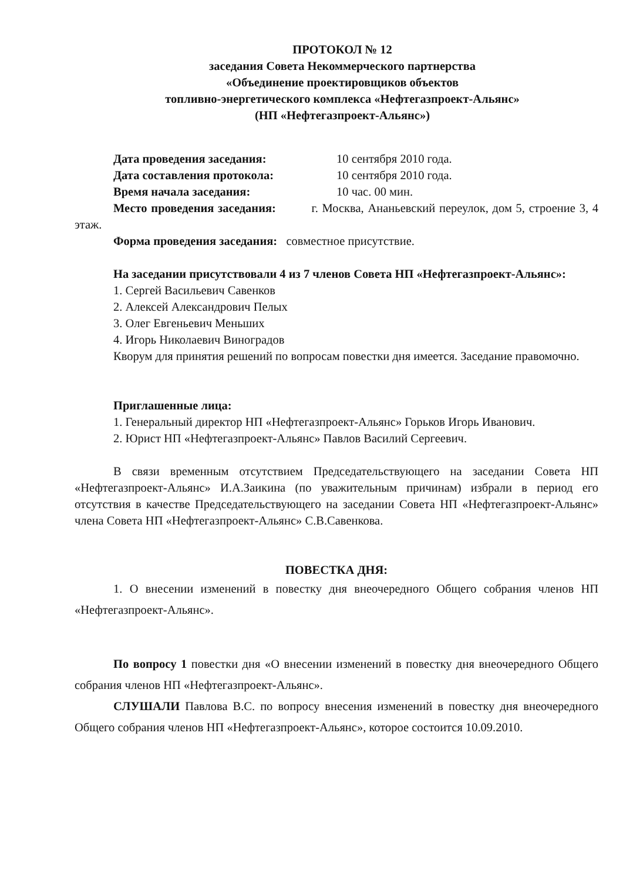ПРОТОКОЛ № 12
заседания Совета Некоммерческого партнерства
«Объединение проектировщиков объектов
топливно-энергетического комплекса «Нефтегазпроект-Альянс»
(НП «Нефтегазпроект-Альянс»)
Дата проведения заседания: 10 сентября 2010 года.
Дата составления протокола: 10 сентября 2010 года.
Время начала заседания: 10 час. 00 мин.
Место проведения заседания: г. Москва, Ананьевский переулок, дом 5, строение 3, 4 этаж.
Форма проведения заседания: совместное присутствие.
На заседании присутствовали 4 из 7 членов Совета НП «Нефтегазпроект-Альянс»:
1. Сергей Васильевич Савенков
2. Алексей Александрович Пелых
3. Олег Евгеньевич Меньших
4. Игорь Николаевич Виноградов
Кворум для принятия решений по вопросам повестки дня имеется. Заседание правомочно.
Приглашенные лица:
1. Генеральный директор НП «Нефтегазпроект-Альянс» Горьков Игорь Иванович.
2. Юрист НП «Нефтегазпроект-Альянс» Павлов Василий Сергеевич.
В связи временным отсутствием Председательствующего на заседании Совета НП «Нефтегазпроект-Альянс» И.А.Заикина (по уважительным причинам) избрали в период его отсутствия в качестве Председательствующего на заседании Совета НП «Нефтегазпроект-Альянс» члена Совета НП «Нефтегазпроект-Альянс» С.В.Савенкова.
ПОВЕСТКА ДНЯ:
1. О внесении изменений в повестку дня внеочередного Общего собрания членов НП «Нефтегазпроект-Альянс».
По вопросу 1 повестки дня «О внесении изменений в повестку дня внеочередного Общего собрания членов НП «Нефтегазпроект-Альянс».
СЛУШАЛИ Павлова В.С. по вопросу внесения изменений в повестку дня внеочередного Общего собрания членов НП «Нефтегазпроект-Альянс», которое состоится 10.09.2010.